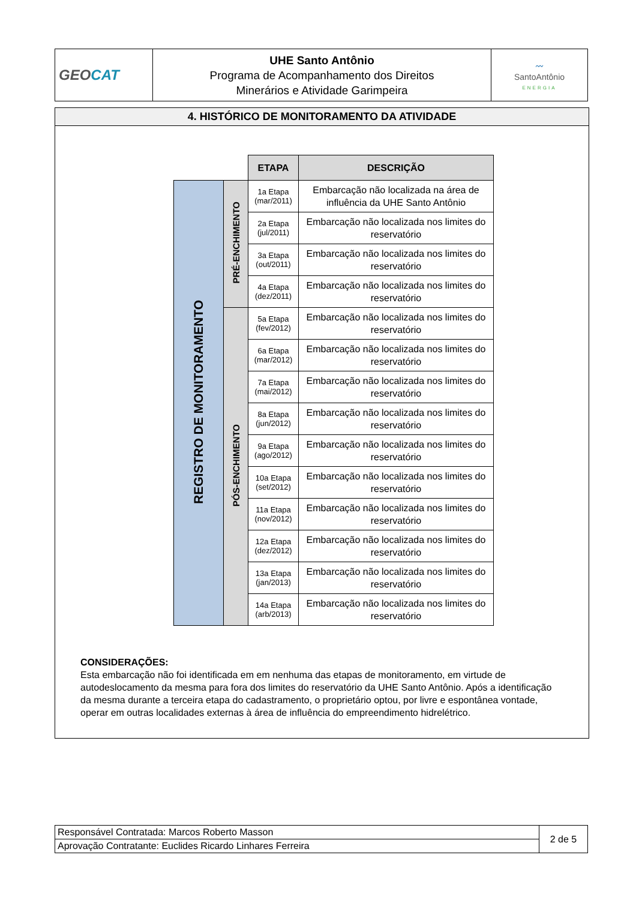| GEO CAT | UHE Santo Antônio Programa de Acompanhamento dos Direitos Minerários e Atividade Garimpeira | 〰 SantoAntônio ENERGIA |
4. HISTÓRICO DE MONITORAMENTO DA ATIVIDADE
| | | ETAPA | DESCRIÇÃO |
| --- | --- | --- | --- |
| REGISTRO DE MONITORAMENTO | PRÉ-ENCHIMENTO | 1a Etapa (mar/2011) | Embarcação não localizada na área de influência da UHE Santo Antônio |
| | | 2a Etapa (jul/2011) | Embarcação não localizada nos limites do reservatório |
| | | 3a Etapa (out/2011) | Embarcação não localizada nos limites do reservatório |
| | | 4a Etapa (dez/2011) | Embarcação não localizada nos limites do reservatório |
| | PÓS-ENCHIMENTO | 5a Etapa (fev/2012) | Embarcação não localizada nos limites do reservatório |
| | | 6a Etapa (mar/2012) | Embarcação não localizada nos limites do reservatório |
| | | 7a Etapa (mai/2012) | Embarcação não localizada nos limites do reservatório |
| | | 8a Etapa (jun/2012) | Embarcação não localizada nos limites do reservatório |
| | | 9a Etapa (ago/2012) | Embarcação não localizada nos limites do reservatório |
| | | 10a Etapa (set/2012) | Embarcação não localizada nos limites do reservatório |
| | | 11a Etapa (nov/2012) | Embarcação não localizada nos limites do reservatório |
| | | 12a Etapa (dez/2012) | Embarcação não localizada nos limites do reservatório |
| | | 13a Etapa (jan/2013) | Embarcação não localizada nos limites do reservatório |
| | | 14a Etapa (arb/2013) | Embarcação não localizada nos limites do reservatório |
CONSIDERAÇÕES:
Esta embarcação não foi identificada em em nenhuma das etapas de monitoramento, em virtude de autodeslocamento da mesma para fora dos limites do reservatório da UHE Santo Antônio. Após a identificação da mesma durante a terceira etapa do cadastramento, o proprietário optou, por livre e espontânea vontade, operar em outras localidades externas à área de influência do empreendimento hidrelétrico.
| Responsável Contratada: Marcos Roberto Masson | 2 de 5 |
| Aprovação Contratante: Euclides Ricardo Linhares Ferreira | |